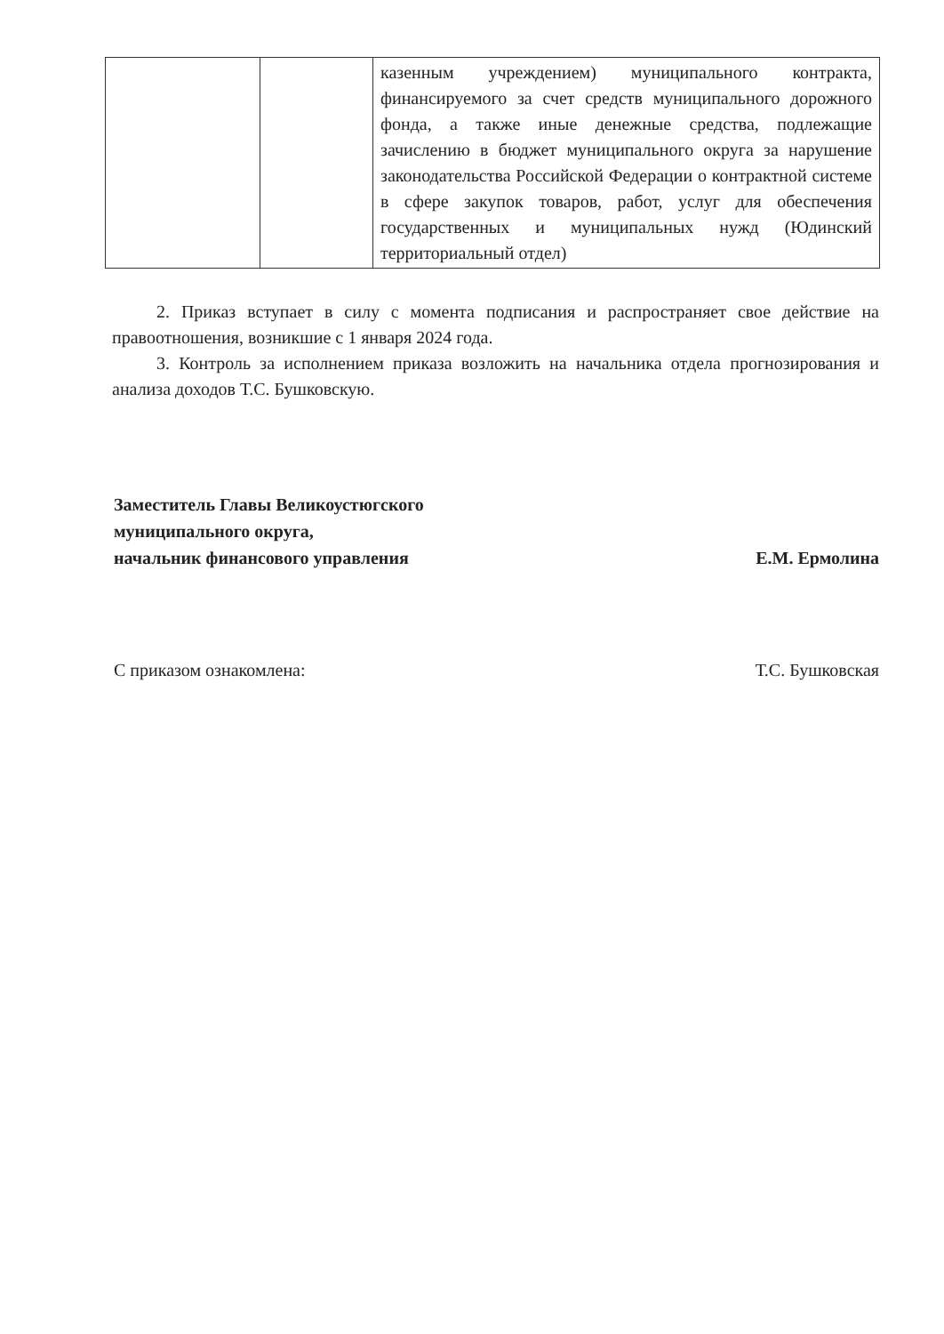| | | казенным учреждением) муниципального контракта, финансируемого за счет средств муниципального дорожного фонда, а также иные денежные средства, подлежащие зачислению в бюджет муниципального округа за нарушение законодательства Российской Федерации о контрактной системе в сфере закупок товаров, работ, услуг для обеспечения государственных и муниципальных нужд (Юдинский территориальный отдел) |
2. Приказ вступает в силу с момента подписания и распространяет свое действие на правоотношения, возникшие с 1 января 2024 года.
3. Контроль за исполнением приказа возложить на начальника отдела прогнозирования и анализа доходов Т.С. Бушковскую.
Заместитель Главы Великоустюгского
муниципального округа,
начальник финансового управления
Е.М. Ермолина
С приказом ознакомлена:
Т.С. Бушковская